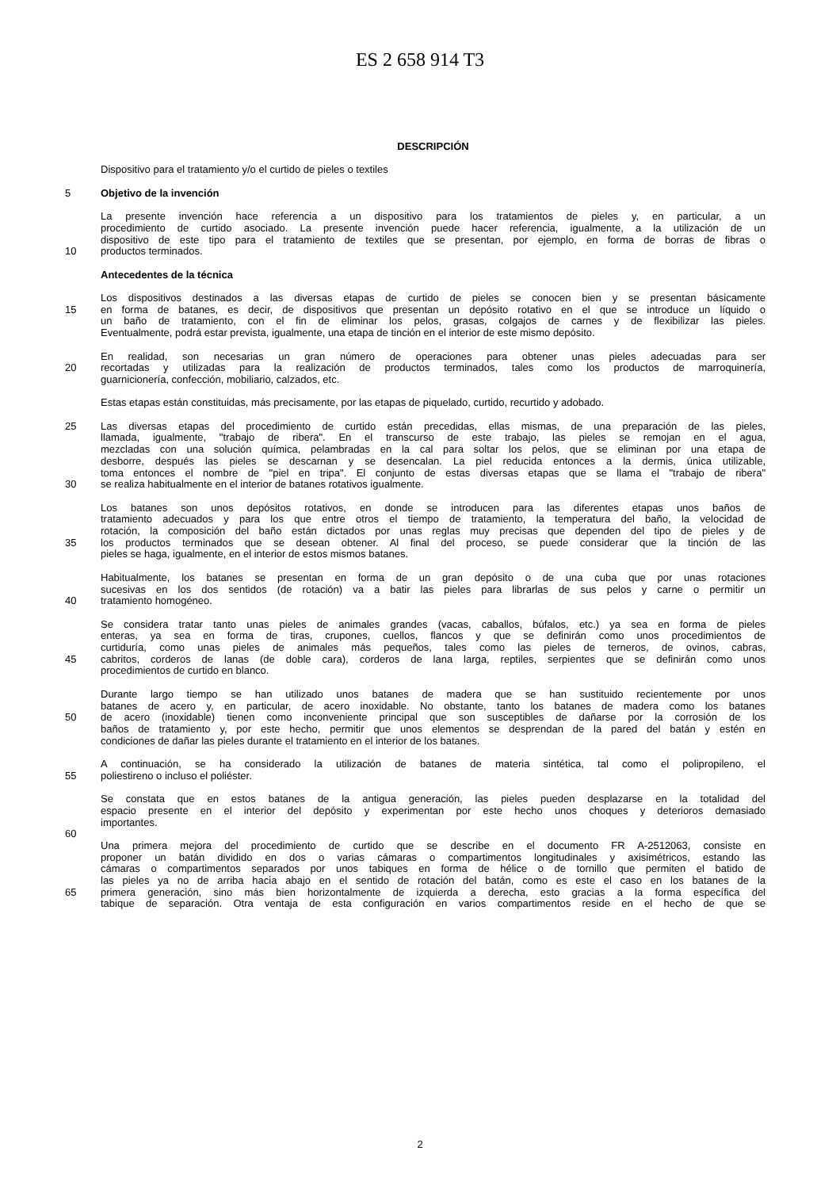ES 2 658 914 T3
DESCRIPCIÓN
Dispositivo para el tratamiento y/o el curtido de pieles o textiles
5 Objetivo de la invención
La presente invención hace referencia a un dispositivo para los tratamientos de pieles y, en particular, a un
procedimiento de curtido asociado. La presente invención puede hacer referencia, igualmente, a la utilización de un
dispositivo de este tipo para el tratamiento de textiles que se presentan, por ejemplo, en forma de borras de fibras o
10 productos terminados.
Antecedentes de la técnica
Los dispositivos destinados a las diversas etapas de curtido de pieles se conocen bien y se presentan básicamente
15 en forma de batanes, es decir, de dispositivos que presentan un depósito rotativo en el que se introduce un líquido o
un baño de tratamiento, con el fin de eliminar los pelos, grasas, colgajos de carnes y de flexibilizar las pieles.
Eventualmente, podrá estar prevista, igualmente, una etapa de tinción en el interior de este mismo depósito.
En realidad, son necesarias un gran número de operaciones para obtener unas pieles adecuadas para ser
20 recortadas y utilizadas para la realización de productos terminados, tales como los productos de marroquinería,
guarnicionería, confección, mobiliario, calzados, etc.
Estas etapas están constituidas, más precisamente, por las etapas de piquelado, curtido, recurtido y adobado.
25 Las diversas etapas del procedimiento de curtido están precedidas, ellas mismas, de una preparación de las pieles,
llamada, igualmente, "trabajo de ribera". En el transcurso de este trabajo, las pieles se remojan en el agua,
mezcladas con una solución química, pelambradas en la cal para soltar los pelos, que se eliminan por una etapa de
desborre, después las pieles se descarnan y se desencalan. La piel reducida entonces a la dermis, única utilizable,
toma entonces el nombre de "piel en tripa". El conjunto de estas diversas etapas que se llama el "trabajo de ribera"
30 se realiza habitualmente en el interior de batanes rotativos igualmente.
Los batanes son unos depósitos rotativos, en donde se introducen para las diferentes etapas unos baños de
tratamiento adecuados y para los que entre otros el tiempo de tratamiento, la temperatura del baño, la velocidad de
rotación, la composición del baño están dictados por unas reglas muy precisas que dependen del tipo de pieles y de
35 los productos terminados que se desean obtener. Al final del proceso, se puede considerar que la tinción de las
pieles se haga, igualmente, en el interior de estos mismos batanes.
Habitualmente, los batanes se presentan en forma de un gran depósito o de una cuba que por unas rotaciones
sucesivas en los dos sentidos (de rotación) va a batir las pieles para librarlas de sus pelos y carne o permitir un
40 tratamiento homogéneo.
Se considera tratar tanto unas pieles de animales grandes (vacas, caballos, búfalos, etc.) ya sea en forma de pieles
enteras, ya sea en forma de tiras, crupones, cuellos, flancos y que se definirán como unos procedimientos de
curtiduría, como unas pieles de animales más pequeños, tales como las pieles de terneros, de ovinos, cabras,
45 cabritos, corderos de lanas (de doble cara), corderos de lana larga, reptiles, serpientes que se definirán como unos
procedimientos de curtido en blanco.
Durante largo tiempo se han utilizado unos batanes de madera que se han sustituido recientemente por unos
batanes de acero y, en particular, de acero inoxidable. No obstante, tanto los batanes de madera como los batanes
50 de acero (inoxidable) tienen como inconveniente principal que son susceptibles de dañarse por la corrosión de los
baños de tratamiento y, por este hecho, permitir que unos elementos se desprendan de la pared del batán y estén en
condiciones de dañar las pieles durante el tratamiento en el interior de los batanes.
A continuación, se ha considerado la utilización de batanes de materia sintética, tal como el polipropileno, el
55 poliestireno o incluso el poliéster.
Se constata que en estos batanes de la antigua generación, las pieles pueden desplazarse en la totalidad del
espacio presente en el interior del depósito y experimentan por este hecho unos choques y deterioros demasiado
importantes.
60
Una primera mejora del procedimiento de curtido que se describe en el documento FR A-2512063, consiste en
proponer un batán dividido en dos o varias cámaras o compartimentos longitudinales y axisimétricos, estando las
cámaras o compartimentos separados por unos tabiques en forma de hélice o de tornillo que permiten el batido de
las pieles ya no de arriba hacia abajo en el sentido de rotación del batán, como es este el caso en los batanes de la
65 primera generación, sino más bien horizontalmente de izquierda a derecha, esto gracias a la forma específica del
tabique de separación. Otra ventaja de esta configuración en varios compartimentos reside en el hecho de que se
2